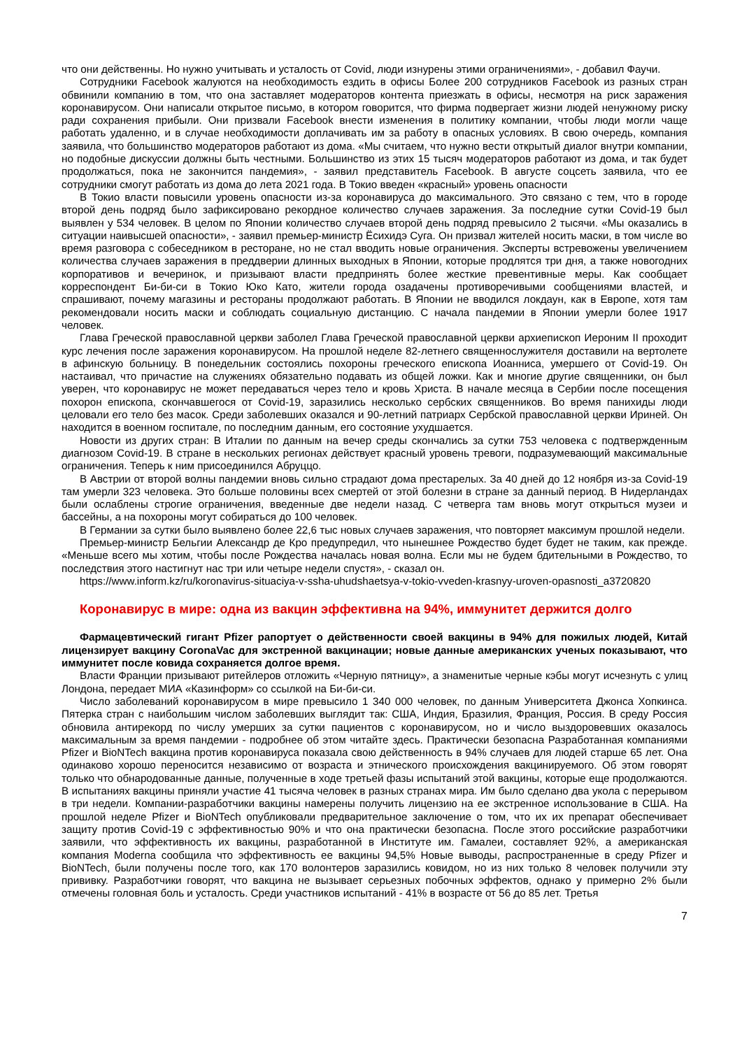что они действенны. Но нужно учитывать и усталость от Covid, люди изнурены этими ограничениями», - добавил Фаучи.
Сотрудники Facebook жалуются на необходимость ездить в офисы Более 200 сотрудников Facebook из разных стран обвинили компанию в том, что она заставляет модераторов контента приезжать в офисы, несмотря на риск заражения коронавирусом. Они написали открытое письмо, в котором говорится, что фирма подвергает жизни людей ненужному риску ради сохранения прибыли. Они призвали Facebook внести изменения в политику компании, чтобы люди могли чаще работать удаленно, и в случае необходимости доплачивать им за работу в опасных условиях. В свою очередь, компания заявила, что большинство модераторов работают из дома. «Мы считаем, что нужно вести открытый диалог внутри компании, но подобные дискуссии должны быть честными. Большинство из этих 15 тысяч модераторов работают из дома, и так будет продолжаться, пока не закончится пандемия», - заявил представитель Facebook. В августе соцсеть заявила, что ее сотрудники смогут работать из дома до лета 2021 года. В Токио введен «красный» уровень опасности
В Токио власти повысили уровень опасности из-за коронавируса до максимального. Это связано с тем, что в городе второй день подряд было зафиксировано рекордное количество случаев заражения. За последние сутки Covid-19 был выявлен у 534 человек. В целом по Японии количество случаев второй день подряд превысило 2 тысячи. «Мы оказались в ситуации наивысшей опасности», - заявил премьер-министр Ёсихидэ Суга. Он призвал жителей носить маски, в том числе во время разговора с собеседником в ресторане, но не стал вводить новые ограничения. Эксперты встревожены увеличением количества случаев заражения в преддверии длинных выходных в Японии, которые продлятся три дня, а также новогодних корпоративов и вечеринок, и призывают власти предпринять более жесткие превентивные меры. Как сообщает корреспондент Би-би-си в Токио Юко Като, жители города озадачены противоречивыми сообщениями властей, и спрашивают, почему магазины и рестораны продолжают работать. В Японии не вводился локдаун, как в Европе, хотя там рекомендовали носить маски и соблюдать социальную дистанцию. С начала пандемии в Японии умерли более 1917 человек.
Глава Греческой православной церкви заболел Глава Греческой православной церкви архиепископ Иероним II проходит курс лечения после заражения коронавирусом. На прошлой неделе 82-летнего священнослужителя доставили на вертолете в афинскую больницу. В понедельник состоялись похороны греческого епископа Иоанниса, умершего от Covid-19. Он настаивал, что причастие на служениях обязательно подавать из общей ложки. Как и многие другие священники, он был уверен, что коронавирус не может передаваться через тело и кровь Христа. В начале месяца в Сербии после посещения похорон епископа, скончавшегося от Covid-19, заразились несколько сербских священников. Во время панихиды люди целовали его тело без масок. Среди заболевших оказался и 90-летний патриарх Сербской православной церкви Ириней. Он находится в военном госпитале, по последним данным, его состояние ухудшается.
Новости из других стран: В Италии по данным на вечер среды скончались за сутки 753 человека с подтвержденным диагнозом Covid-19. В стране в нескольких регионах действует красный уровень тревоги, подразумевающий максимальные ограничения. Теперь к ним присоединился Абруццо.
В Австрии от второй волны пандемии вновь сильно страдают дома престарелых. За 40 дней до 12 ноября из-за Covid-19 там умерли 323 человека. Это больше половины всех смертей от этой болезни в стране за данный период. В Нидерландах были ослаблены строгие ограничения, введенные две недели назад. С четверга там вновь могут открыться музеи и бассейны, а на похороны могут собираться до 100 человек.
В Германии за сутки было выявлено более 22,6 тыс новых случаев заражения, что повторяет максимум прошлой недели.
Премьер-министр Бельгии Александр де Кро предупредил, что нынешнее Рождество будет будет не таким, как прежде. «Меньше всего мы хотим, чтобы после Рождества началась новая волна. Если мы не будем бдительными в Рождество, то последствия этого настигнут нас три или четыре недели спустя», - сказал он.
https://www.inform.kz/ru/koronavirus-situaciya-v-ssha-uhudshaetsya-v-tokio-vveden-krasnyy-uroven-opasnosti_a3720820
Коронавирус в мире: одна из вакцин эффективна на 94%, иммунитет держится долго
Фармацевтический гигант Pfizer рапортует о действенности своей вакцины в 94% для пожилых людей, Китай лицензирует вакцину CoronaVac для экстренной вакцинации; новые данные американских ученых показывают, что иммунитет после ковида сохраняется долгое время.
Власти Франции призывают ритейлеров отложить «Черную пятницу», а знаменитые черные кэбы могут исчезнуть с улиц Лондона, передает МИА «Казинформ» со ссылкой на Би-би-си.
Число заболеваний коронавирусом в мире превысило 1 340 000 человек, по данным Университета Джонса Хопкинса. Пятерка стран с наибольшим числом заболевших выглядит так: США, Индия, Бразилия, Франция, Россия. В среду Россия обновила антирекорд по числу умерших за сутки пациентов с коронавирусом, но и число выздоровевших оказалось максимальным за время пандемии - подробнее об этом читайте здесь. Практически безопасна Разработанная компаниями Pfizer и BioNTech вакцина против коронавируса показала свою действенность в 94% случаев для людей старше 65 лет. Она одинаково хорошо переносится независимо от возраста и этнического происхождения вакцинируемого. Об этом говорят только что обнародованные данные, полученные в ходе третьей фазы испытаний этой вакцины, которые еще продолжаются. В испытаниях вакцины приняли участие 41 тысяча человек в разных странах мира. Им было сделано два укола с перерывом в три недели. Компании-разработчики вакцины намерены получить лицензию на ее экстренное использование в США. На прошлой неделе Pfizer и BioNTech опубликовали предварительное заключение о том, что их их препарат обеспечивает защиту против Covid-19 с эффективностью 90% и что она практически безопасна. После этого российские разработчики заявили, что эффективность их вакцины, разработанной в Институте им. Гамалеи, составляет 92%, а американская компания Moderna сообщила что эффективность ее вакцины 94,5% Новые выводы, распространенные в среду Pfizer и BioNTech, были получены после того, как 170 волонтеров заразились ковидом, но из них только 8 человек получили эту прививку. Разработчики говорят, что вакцина не вызывает серьезных побочных эффектов, однако у примерно 2% были отмечены головная боль и усталость. Среди участников испытаний - 41% в возрасте от 56 до 85 лет. Третья
7